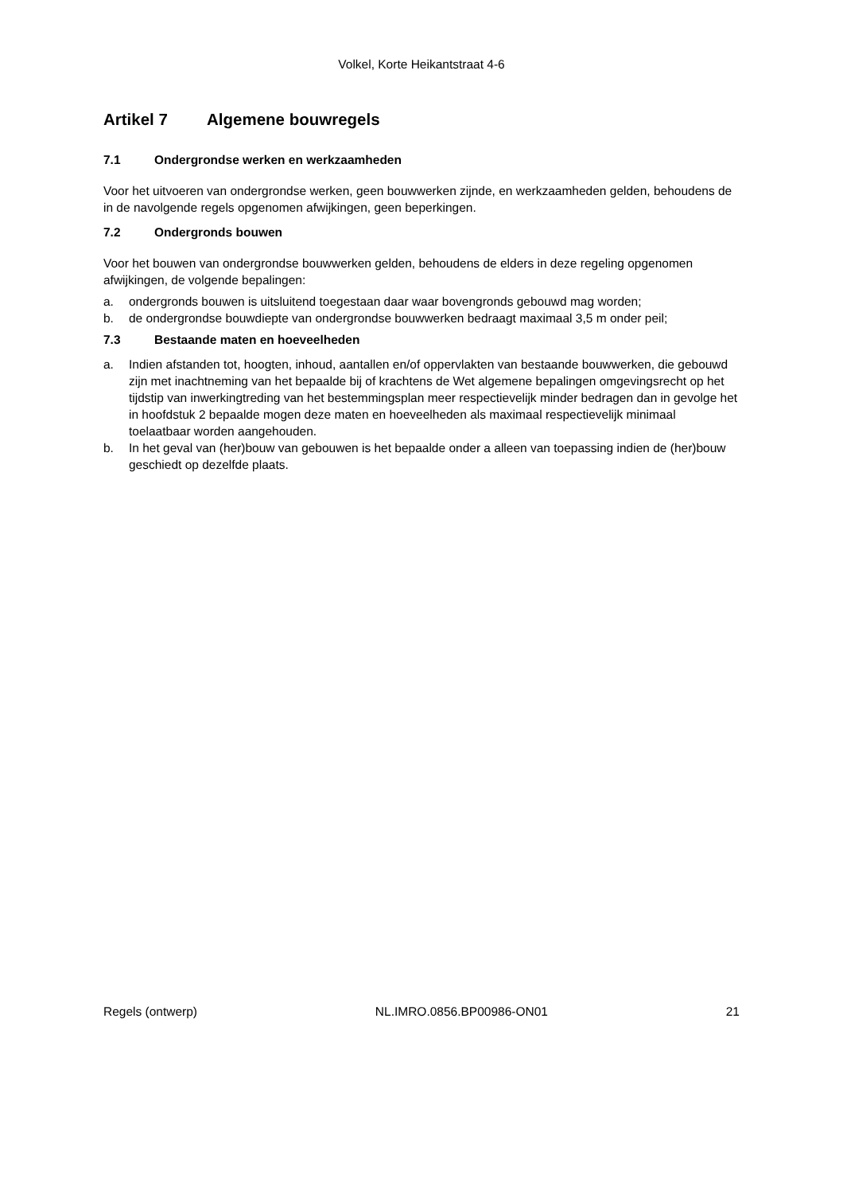Volkel, Korte Heikantstraat 4-6
Artikel 7 Algemene bouwregels
7.1 Ondergrondse werken en werkzaamheden
Voor het uitvoeren van ondergrondse werken, geen bouwwerken zijnde, en werkzaamheden gelden, behoudens de in de navolgende regels opgenomen afwijkingen, geen beperkingen.
7.2 Ondergronds bouwen
Voor het bouwen van ondergrondse bouwwerken gelden, behoudens de elders in deze regeling opgenomen afwijkingen, de volgende bepalingen:
a. ondergronds bouwen is uitsluitend toegestaan daar waar bovengronds gebouwd mag worden;
b. de ondergrondse bouwdiepte van ondergrondse bouwwerken bedraagt maximaal 3,5 m onder peil;
7.3 Bestaande maten en hoeveelheden
a. Indien afstanden tot, hoogten, inhoud, aantallen en/of oppervlakten van bestaande bouwwerken, die gebouwd zijn met inachtneming van het bepaalde bij of krachtens de Wet algemene bepalingen omgevingsrecht op het tijdstip van inwerkingtreding van het bestemmingsplan meer respectievelijk minder bedragen dan in gevolge het in hoofdstuk 2 bepaalde mogen deze maten en hoeveelheden als maximaal respectievelijk minimaal toelaatbaar worden aangehouden.
b. In het geval van (her)bouw van gebouwen is het bepaalde onder a alleen van toepassing indien de (her)bouw geschiedt op dezelfde plaats.
Regels (ontwerp) NL.IMRO.0856.BP00986-ON01 21